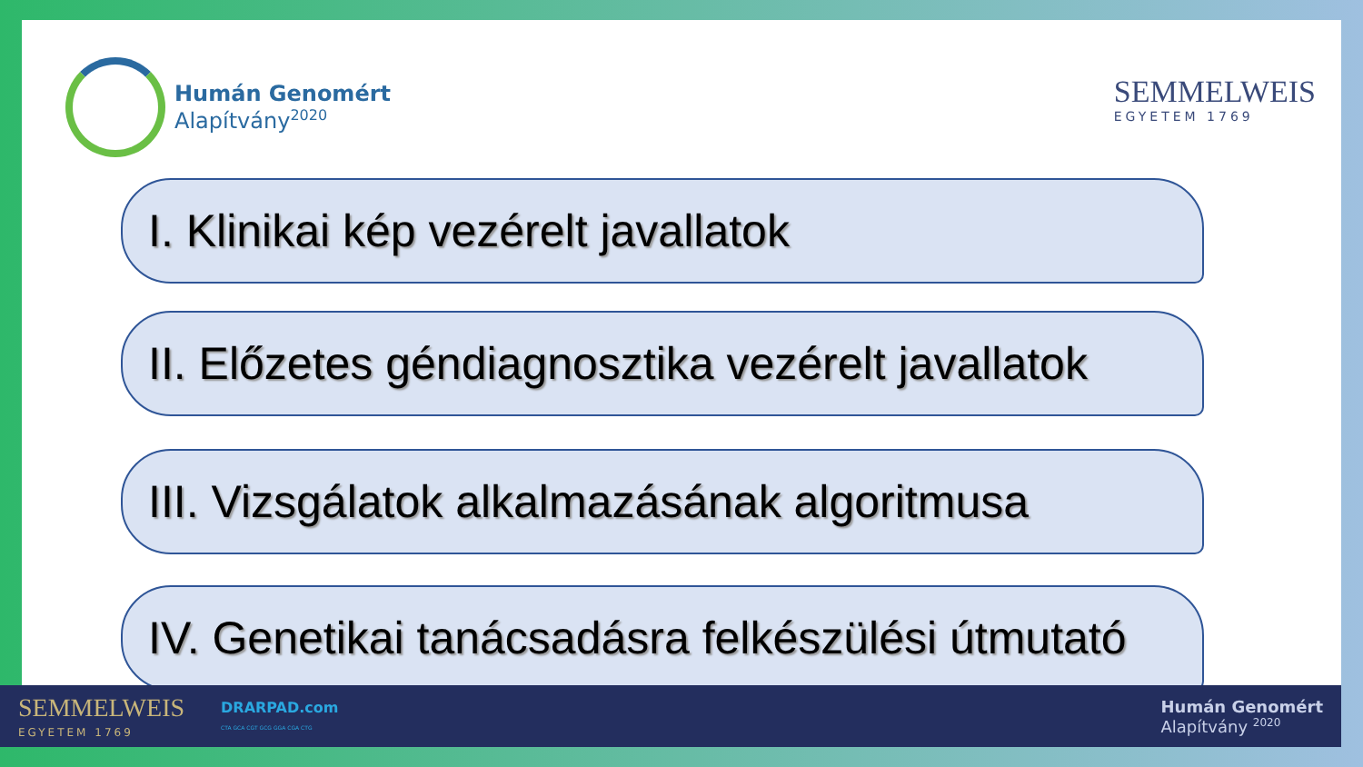Humán Genomért
Alapítvány<sup>2020</sup>
SEMMELWEIS
EGYETEM 1769
I. Klinikai kép vezérelt javallatok
II. Előzetes géndiagnosztika vezérelt javallatok
III. Vizsgálatok alkalmazásának algoritmusa
IV. Genetikai tanácsadásra felkészülési útmutató
SEMMELWEIS
EGYETEM 1769
DRARPAD.com
CTA GCA CGT GCG GGA CGA CTG
Humán Genomért
Alapítvány <sup>2020</sup>